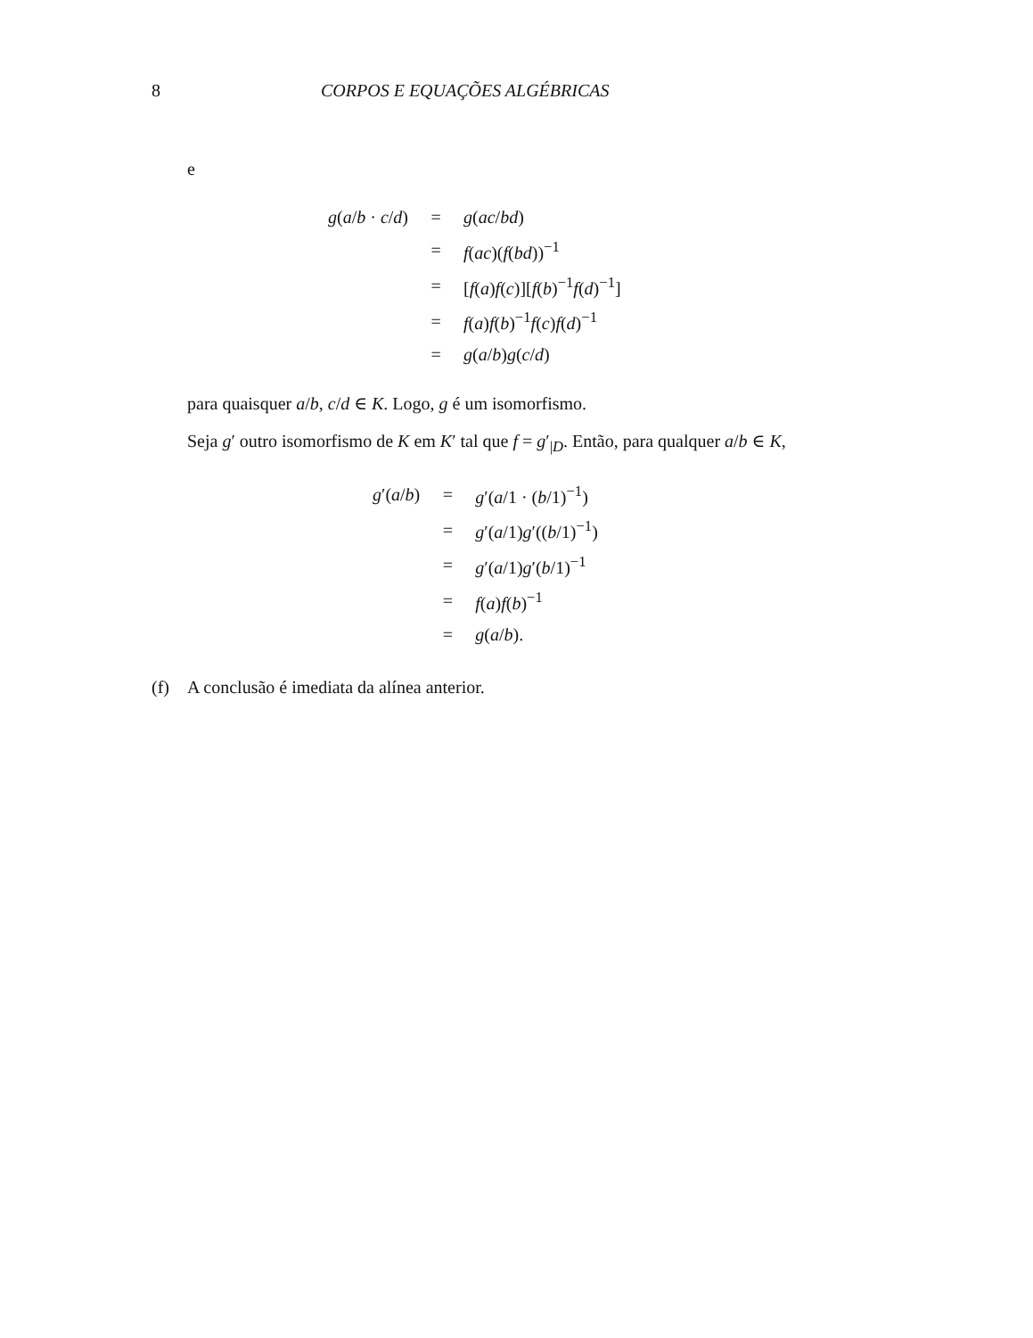8 CORPOS E EQUAÇÕES ALGÉBRICAS
e
| g ( a / b · c / d ) | = | g ( ac / bd ) |
| | = | f ( ac )( f ( bd ))<sup>−1</sup> |
| | = | [ f ( a ) f ( c )][ f ( b )<sup>−1</sup> f ( d )<sup>−1</sup>] |
| | = | f ( a ) f ( b )<sup>−1</sup> f ( c ) f ( d )<sup>−1</sup> |
| | = | g ( a / b ) g ( c / d ) |
para quaisquer a/b, c/d ∈ K. Logo, g é um isomorfismo.
Seja g′ outro isomorfismo de K em K′ tal que f = g′<sub>|D</sub>. Então, para qualquer a/b ∈ K,
| g ′( a / b ) | = | g ′( a /1 · ( b /1)<sup>−1</sup>) |
| | = | g ′( a /1) g ′(( b /1)<sup>−1</sup>) |
| | = | g ′( a /1) g ′( b /1)<sup>−1</sup> |
| | = | f ( a ) f ( b )<sup>−1</sup> |
| | = | g ( a / b ). |
(f) A conclusão é imediata da alínea anterior.